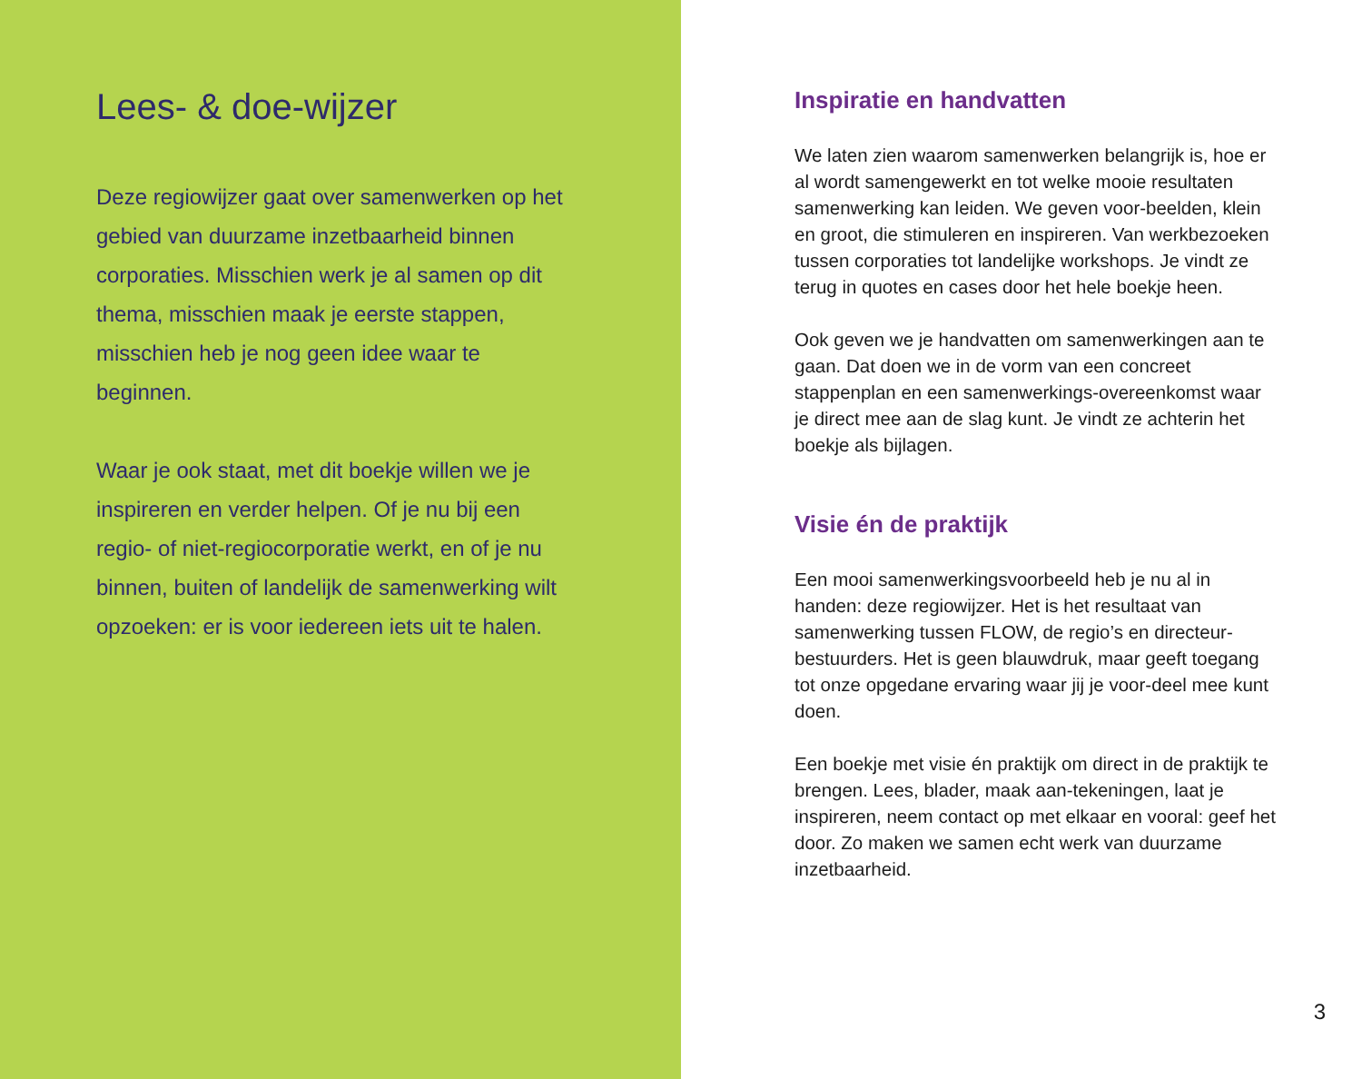Lees- & doe-wijzer
Deze regiowijzer gaat over samenwerken op het gebied van duurzame inzetbaarheid binnen corporaties. Misschien werk je al samen op dit thema, misschien maak je eerste stappen, misschien heb je nog geen idee waar te beginnen.
Waar je ook staat, met dit boekje willen we je inspireren en verder helpen. Of je nu bij een regio- of niet-regiocorporatie werkt, en of je nu binnen, buiten of landelijk de samenwerking wilt opzoeken: er is voor iedereen iets uit te halen.
Inspiratie en handvatten
We laten zien waarom samenwerken belangrijk is, hoe er al wordt samengewerkt en tot welke mooie resultaten samenwerking kan leiden. We geven voor-beelden, klein en groot, die stimuleren en inspireren. Van werkbezoeken tussen corporaties tot landelijke workshops. Je vindt ze terug in quotes en cases door het hele boekje heen.
Ook geven we je handvatten om samenwerkingen aan te gaan. Dat doen we in de vorm van een concreet stappenplan en een samenwerkings-overeenkomst waar je direct mee aan de slag kunt. Je vindt ze achterin het boekje als bijlagen.
Visie én de praktijk
Een mooi samenwerkingsvoorbeeld heb je nu al in handen: deze regiowijzer. Het is het resultaat van samenwerking tussen FLOW, de regio’s en directeur-bestuurders. Het is geen blauwdruk, maar geeft toegang tot onze opgedane ervaring waar jij je voor-deel mee kunt doen.
Een boekje met visie én praktijk om direct in de praktijk te brengen. Lees, blader, maak aan-tekeningen, laat je inspireren, neem contact op met elkaar en vooral: geef het door. Zo maken we samen echt werk van duurzame inzetbaarheid.
3